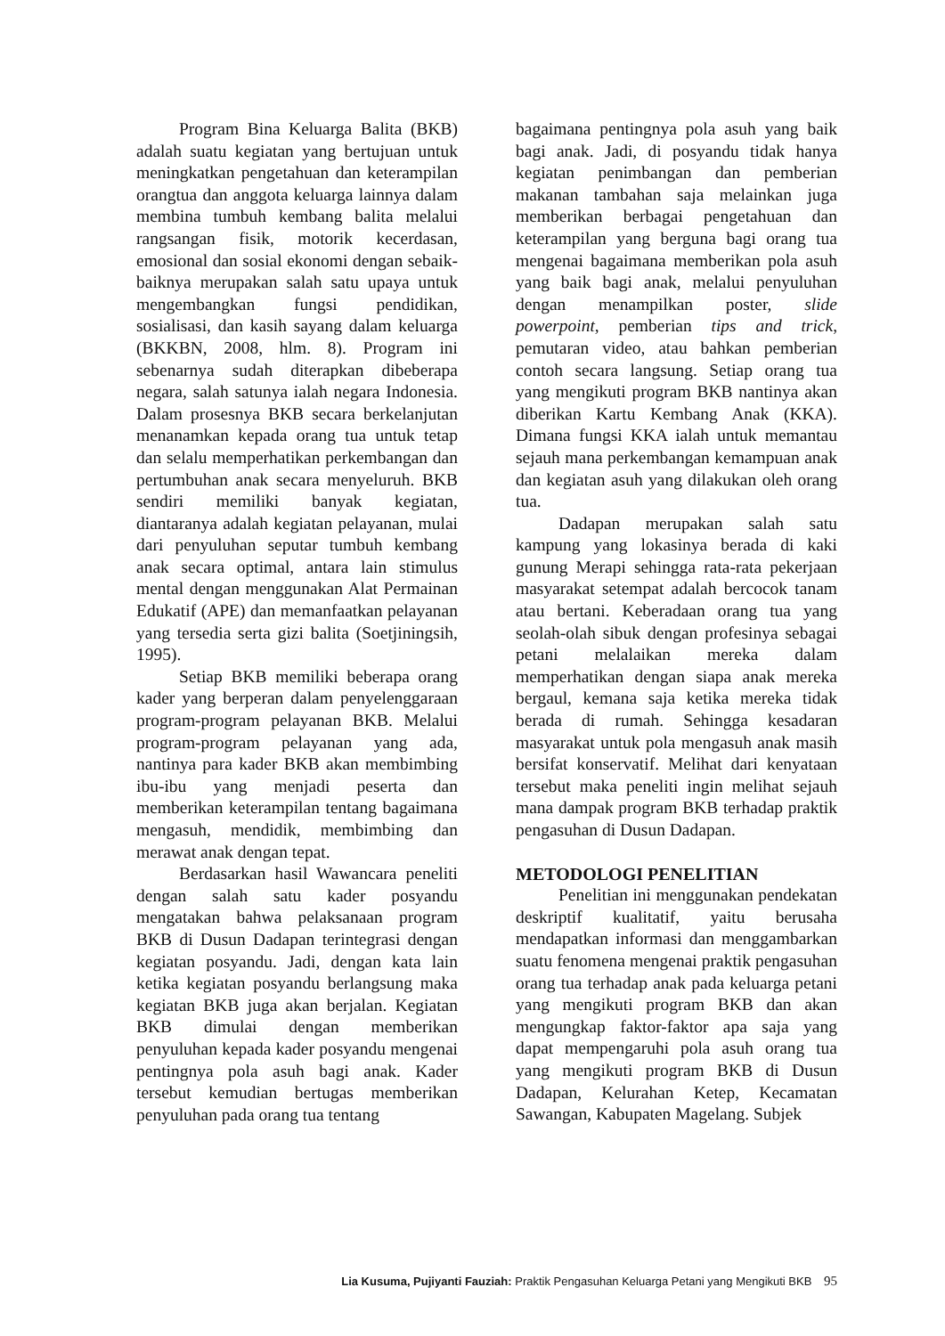Program Bina Keluarga Balita (BKB) adalah suatu kegiatan yang bertujuan untuk meningkatkan pengetahuan dan keterampilan orangtua dan anggota keluarga lainnya dalam membina tumbuh kembang balita melalui rangsangan fisik, motorik kecerdasan, emosional dan sosial ekonomi dengan sebaik-baiknya merupakan salah satu upaya untuk mengembangkan fungsi pendidikan, sosialisasi, dan kasih sayang dalam keluarga (BKKBN, 2008, hlm. 8). Program ini sebenarnya sudah diterapkan dibeberapa negara, salah satunya ialah negara Indonesia. Dalam prosesnya BKB secara berkelanjutan menanamkan kepada orang tua untuk tetap dan selalu memperhatikan perkembangan dan pertumbuhan anak secara menyeluruh. BKB sendiri memiliki banyak kegiatan, diantaranya adalah kegiatan pelayanan, mulai dari penyuluhan seputar tumbuh kembang anak secara optimal, antara lain stimulus mental dengan menggunakan Alat Permainan Edukatif (APE) dan memanfaatkan pelayanan yang tersedia serta gizi balita (Soetjiningsih, 1995).
Setiap BKB memiliki beberapa orang kader yang berperan dalam penyelenggaraan program-program pelayanan BKB. Melalui program-program pelayanan yang ada, nantinya para kader BKB akan membimbing ibu-ibu yang menjadi peserta dan memberikan keterampilan tentang bagaimana mengasuh, mendidik, membimbing dan merawat anak dengan tepat.
Berdasarkan hasil Wawancara peneliti dengan salah satu kader posyandu mengatakan bahwa pelaksanaan program BKB di Dusun Dadapan terintegrasi dengan kegiatan posyandu. Jadi, dengan kata lain ketika kegiatan posyandu berlangsung maka kegiatan BKB juga akan berjalan. Kegiatan BKB dimulai dengan memberikan penyuluhan kepada kader posyandu mengenai pentingnya pola asuh bagi anak. Kader tersebut kemudian bertugas memberikan penyuluhan pada orang tua tentang
bagaimana pentingnya pola asuh yang baik bagi anak. Jadi, di posyandu tidak hanya kegiatan penimbangan dan pemberian makanan tambahan saja melainkan juga memberikan berbagai pengetahuan dan keterampilan yang berguna bagi orang tua mengenai bagaimana memberikan pola asuh yang baik bagi anak, melalui penyuluhan dengan menampilkan poster, slide powerpoint, pemberian tips and trick, pemutaran video, atau bahkan pemberian contoh secara langsung. Setiap orang tua yang mengikuti program BKB nantinya akan diberikan Kartu Kembang Anak (KKA). Dimana fungsi KKA ialah untuk memantau sejauh mana perkembangan kemampuan anak dan kegiatan asuh yang dilakukan oleh orang tua.
Dadapan merupakan salah satu kampung yang lokasinya berada di kaki gunung Merapi sehingga rata-rata pekerjaan masyarakat setempat adalah bercocok tanam atau bertani. Keberadaan orang tua yang seolah-olah sibuk dengan profesinya sebagai petani melalaikan mereka dalam memperhatikan dengan siapa anak mereka bergaul, kemana saja ketika mereka tidak berada di rumah. Sehingga kesadaran masyarakat untuk pola mengasuh anak masih bersifat konservatif. Melihat dari kenyataan tersebut maka peneliti ingin melihat sejauh mana dampak program BKB terhadap praktik pengasuhan di Dusun Dadapan.
METODOLOGI PENELITIAN
Penelitian ini menggunakan pendekatan deskriptif kualitatif, yaitu berusaha mendapatkan informasi dan menggambarkan suatu fenomena mengenai praktik pengasuhan orang tua terhadap anak pada keluarga petani yang mengikuti program BKB dan akan mengungkap faktor-faktor apa saja yang dapat mempengaruhi pola asuh orang tua yang mengikuti program BKB di Dusun Dadapan, Kelurahan Ketep, Kecamatan Sawangan, Kabupaten Magelang. Subjek
Lia Kusuma, Pujiyanti Fauziah: Praktik Pengasuhan Keluarga Petani yang Mengikuti BKB 95